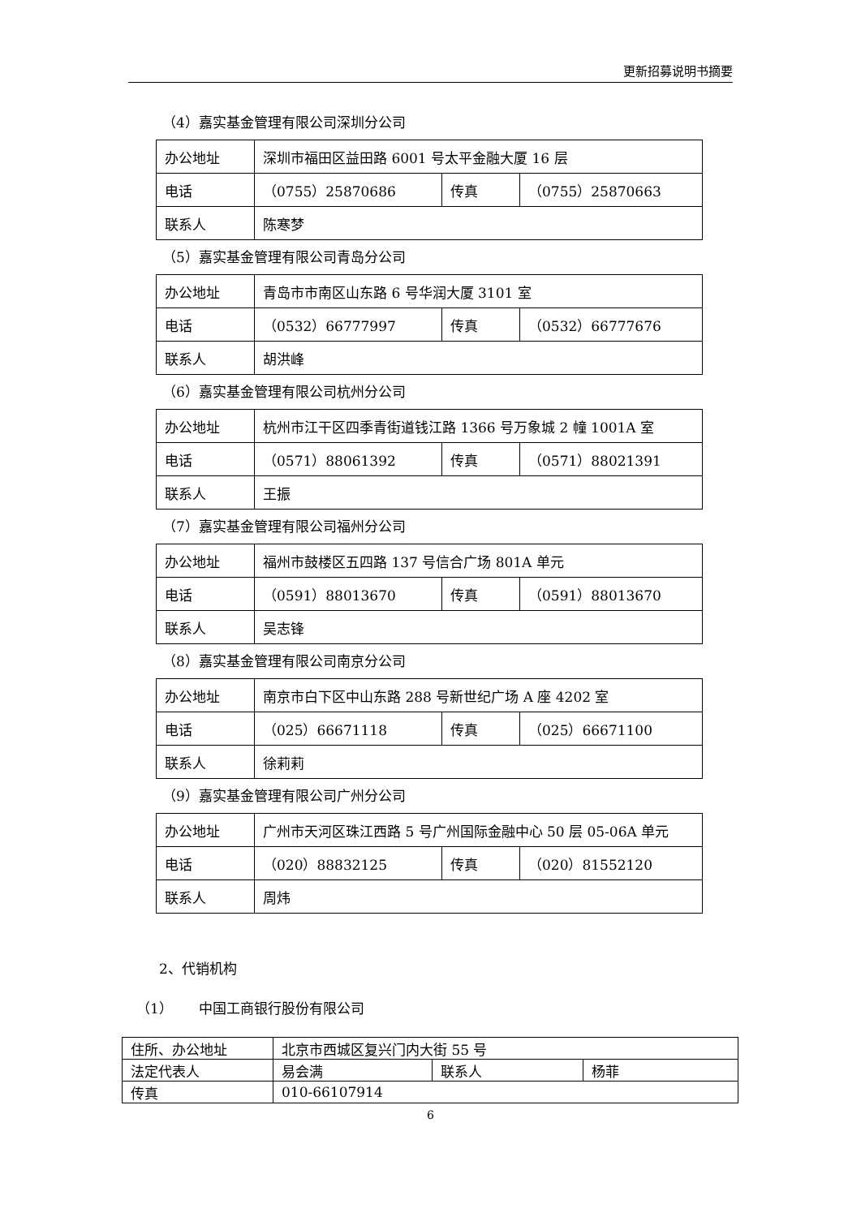更新招募说明书摘要
（4）嘉实基金管理有限公司深圳分公司
| 办公地址 | 深圳市福田区益田路 6001 号太平金融大厦 16 层 | | |
| 电话 | （0755）25870686 | 传真 | （0755）25870663 |
| 联系人 | 陈寒梦 | | |
（5）嘉实基金管理有限公司青岛分公司
| 办公地址 | 青岛市市南区山东路 6 号华润大厦 3101 室 | | |
| 电话 | （0532）66777997 | 传真 | （0532）66777676 |
| 联系人 | 胡洪峰 | | |
（6）嘉实基金管理有限公司杭州分公司
| 办公地址 | 杭州市江干区四季青街道钱江路 1366 号万象城 2 幢 1001A 室 | | |
| 电话 | （0571）88061392 | 传真 | （0571）88021391 |
| 联系人 | 王振 | | |
（7）嘉实基金管理有限公司福州分公司
| 办公地址 | 福州市鼓楼区五四路 137 号信合广场 801A 单元 | | |
| 电话 | （0591）88013670 | 传真 | （0591）88013670 |
| 联系人 | 吴志锋 | | |
（8）嘉实基金管理有限公司南京分公司
| 办公地址 | 南京市白下区中山东路 288 号新世纪广场 A 座 4202 室 | | |
| 电话 | （025）66671118 | 传真 | （025）66671100 |
| 联系人 | 徐莉莉 | | |
（9）嘉实基金管理有限公司广州分公司
| 办公地址 | 广州市天河区珠江西路 5 号广州国际金融中心 50 层 05-06A 单元 | | |
| 电话 | （020）88832125 | 传真 | （020）81552120 |
| 联系人 | 周炜 | | |
2、代销机构
（1） 中国工商银行股份有限公司
| 住所、办公地址 | 北京市西城区复兴门内大街 55 号 | | |
| 法定代表人 | 易会满 | 联系人 | 杨菲 |
| 传真 | 010-66107914 | | |
6